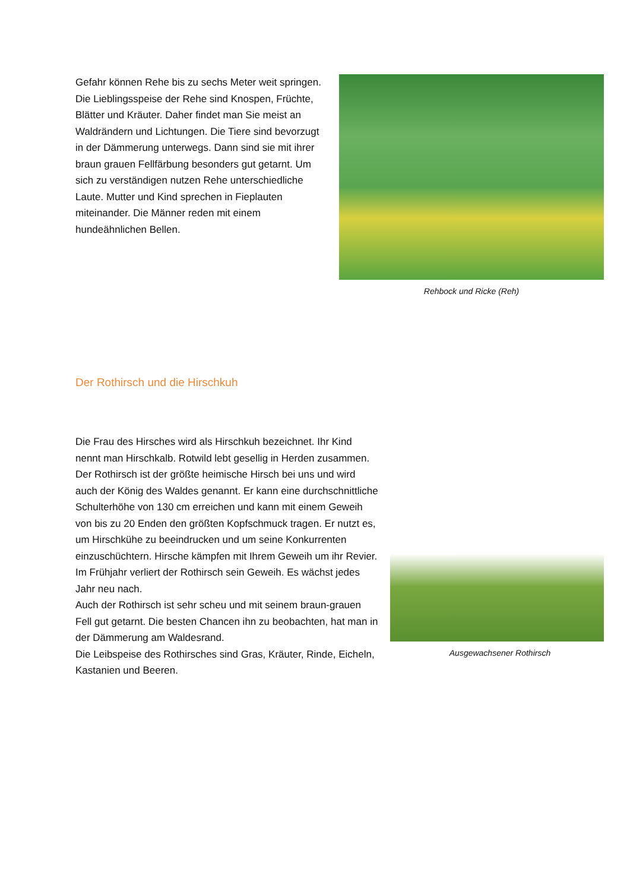Gefahr können Rehe bis zu sechs Meter weit springen.
Die Lieblingsspeise der Rehe sind Knospen, Früchte, Blätter und Kräuter. Daher findet man Sie meist an Waldrändern und Lichtungen. Die Tiere sind bevorzugt in der Dämmerung unterwegs. Dann sind sie mit ihrer braun grauen Fellfärbung besonders gut getarnt. Um sich zu verständigen nutzen Rehe unterschiedliche Laute. Mutter und Kind sprechen in Fieplauten miteinander. Die Männer reden mit einem hundeähnlichen Bellen.
Rehbock und Ricke (Reh)
Der Rothirsch und die Hirschkuh
Ausgewachsener Rothirsch
Die Frau des Hirsches wird als Hirschkuh bezeichnet. Ihr Kind nennt man Hirschkalb. Rotwild lebt gesellig in Herden zusammen.
Der Rothirsch ist der größte heimische Hirsch bei uns und wird auch der König des Waldes genannt. Er kann eine durchschnittliche Schulterhöhe von 130 cm erreichen und kann mit einem Geweih von bis zu 20 Enden den größten Kopfschmuck tragen. Er nutzt es, um Hirschkühe zu beeindrucken und um seine Konkurrenten einzuschüchtern. Hirsche kämpfen mit Ihrem Geweih um ihr Revier. Im Frühjahr verliert der Rothirsch sein Geweih. Es wächst jedes Jahr neu nach.
Auch der Rothirsch ist sehr scheu und mit seinem braun-grauen Fell gut getarnt. Die besten Chancen ihn zu beobachten, hat man in der Dämmerung am Waldesrand.
Die Leibspeise des Rothirsches sind Gras, Kräuter, Rinde, Eicheln, Kastanien und Beeren.